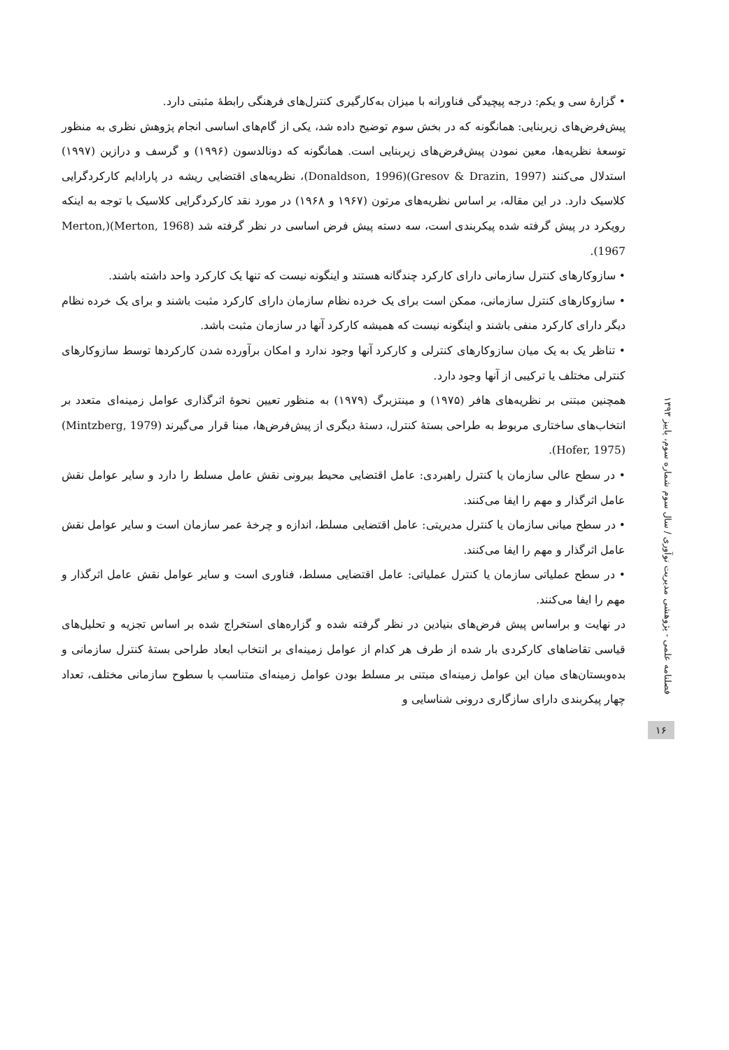• گزارهٔ سی و یکم: درجه پیچیدگی فناورانه با میزان به‌کارگیری کنترل‌های فرهنگی رابطهٔ مثبتی دارد.
پیش‌فرض‌های زیربنایی: همانگونه که در بخش سوم توضیح داده شد، یکی از گام‌های اساسی انجام پژوهش نظری به منظور توسعهٔ نظریه‌ها، معین نمودن پیش‌فرض‌های زیربنایی است. همانگونه که دونالدسون (۱۹۹۶) و گرسف و درازین (۱۹۹۷) استدلال می‌کنند (Gresov & Drazin, 1997)(Donaldson, 1996)، نظریه‌های اقتضایی ریشه در پارادایم کارکردگرایی کلاسیک دارد. در این مقاله، بر اساس نظریه‌های مرتون (۱۹۶۷ و ۱۹۶۸) در مورد نقد کارکردگرایی کلاسیک با توجه به اینکه رویکرد در پیش گرفته شده پیکربندی است، سه دسته پیش فرض اساسی در نظر گرفته شد (Merton, 1968)(Merton, 1967).
• سازوکارهای کنترل سازمانی دارای کارکرد چندگانه هستند و اینگونه نیست که تنها یک کارکرد واحد داشته باشند.
• سازوکارهای کنترل سازمانی، ممکن است برای یک خرده نظام سازمان دارای کارکرد مثبت باشند و برای یک خرده نظام دیگر دارای کارکرد منفی باشند و اینگونه نیست که همیشه کارکرد آنها در سازمان مثبت باشد.
• تناظر یک به یک میان سازوکارهای کنترلی و کارکرد آنها وجود ندارد و امکان برآورده شدن کارکردها توسط سازوکارهای کنترلی مختلف یا ترکیبی از آنها وجود دارد.
همچنین مبتنی بر نظریه‌های هافر (۱۹۷۵) و مینتزبرگ (۱۹۷۹) به منظور تعیین نحوهٔ اثرگذاری عوامل زمینه‌ای متعدد بر انتخاب‌های ساختاری مربوط به طراحی بستهٔ کنترل، دستهٔ دیگری از پیش‌فرض‌ها، مبنا قرار می‌گیرند (Mintzberg, 1979)(Hofer, 1975).
• در سطح عالی سازمان یا کنترل راهبردی: عامل اقتضایی محیط بیرونی نقش عامل مسلط را دارد و سایر عوامل نقش عامل اثرگذار و مهم را ایفا می‌کنند.
• در سطح میانی سازمان یا کنترل مدیریتی: عامل اقتضایی مسلط، اندازه و چرخهٔ عمر سازمان است و سایر عوامل نقش عامل اثرگذار و مهم را ایفا می‌کنند.
• در سطح عملیاتی سازمان یا کنترل عملیاتی: عامل اقتضایی مسلط، فناوری است و سایر عوامل نقش عامل اثرگذار و مهم را ایفا می‌کنند.
در نهایت و براساس پیش فرض‌های بنیادین در نظر گرفته شده و گزاره‌های استخراج شده بر اساس تجزیه و تحلیل‌های قیاسی تقاضاهای کارکردی بار شده از طرف هر کدام از عوامل زمینه‌ای بر انتخاب ابعاد طراحی بستهٔ کنترل سازمانی و بده‌وبستان‌های میان این عوامل زمینه‌ای مبتنی بر مسلط بودن عوامل زمینه‌ای متناسب با سطوح سازمانی مختلف، تعداد چهار پیکربندی دارای سازگاری درونی شناسایی و
فصلنامه علمی - پژوهشی مدیریت نوآوری / سال سوم شماره سوم، پاییز ۱۳۹۳
۱۶